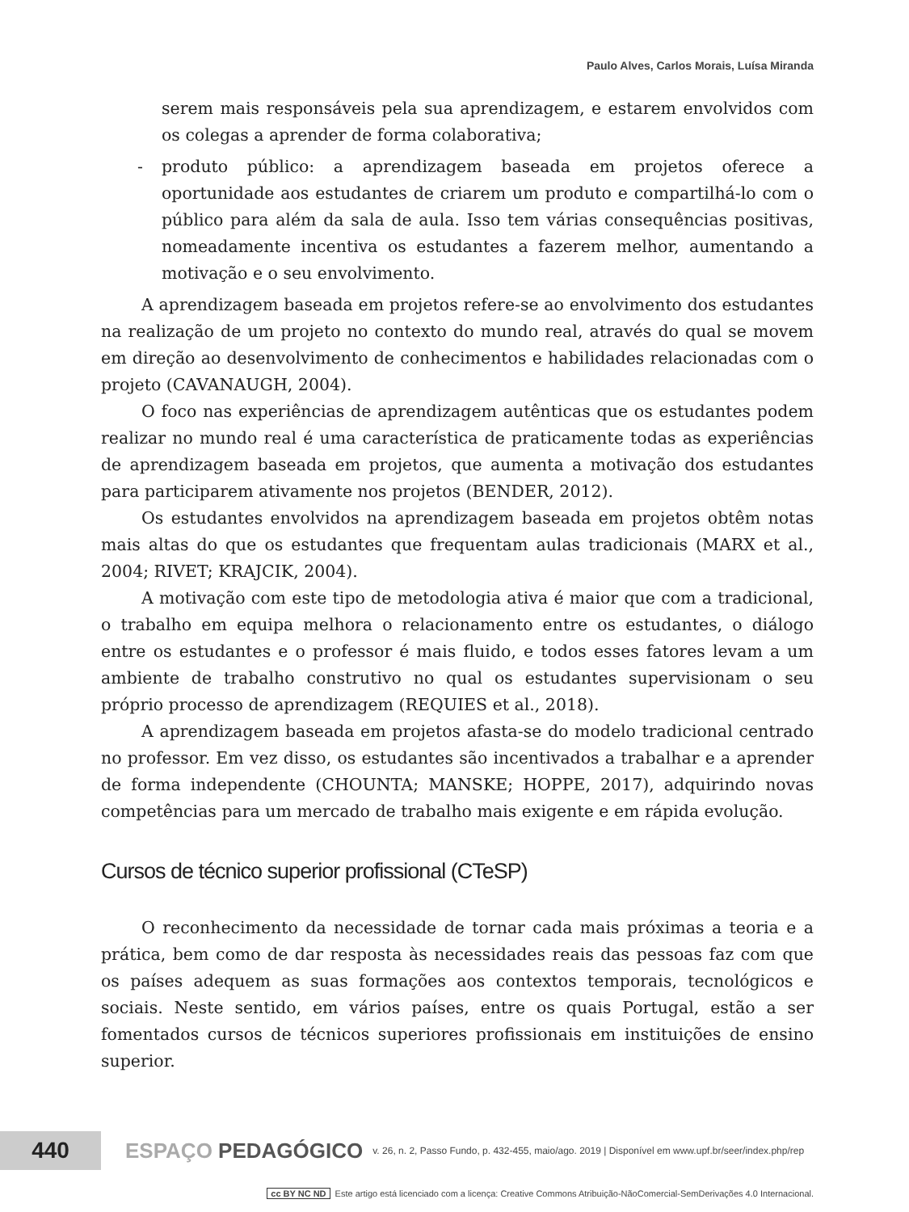Paulo Alves, Carlos Morais, Luísa Miranda
serem mais responsáveis pela sua aprendizagem, e estarem envolvidos com os colegas a aprender de forma colaborativa;
- produto público: a aprendizagem baseada em projetos oferece a oportunidade aos estudantes de criarem um produto e compartilhá-lo com o público para além da sala de aula. Isso tem várias consequências positivas, nomeadamente incentiva os estudantes a fazerem melhor, aumentando a motivação e o seu envolvimento.
A aprendizagem baseada em projetos refere-se ao envolvimento dos estudantes na realização de um projeto no contexto do mundo real, através do qual se movem em direção ao desenvolvimento de conhecimentos e habilidades relacionadas com o projeto (CAVANAUGH, 2004).
O foco nas experiências de aprendizagem autênticas que os estudantes podem realizar no mundo real é uma característica de praticamente todas as experiências de aprendizagem baseada em projetos, que aumenta a motivação dos estudantes para participarem ativamente nos projetos (BENDER, 2012).
Os estudantes envolvidos na aprendizagem baseada em projetos obtêm notas mais altas do que os estudantes que frequentam aulas tradicionais (MARX et al., 2004; RIVET; KRAJCIK, 2004).
A motivação com este tipo de metodologia ativa é maior que com a tradicional, o trabalho em equipa melhora o relacionamento entre os estudantes, o diálogo entre os estudantes e o professor é mais fluido, e todos esses fatores levam a um ambiente de trabalho construtivo no qual os estudantes supervisionam o seu próprio processo de aprendizagem (REQUIES et al., 2018).
A aprendizagem baseada em projetos afasta-se do modelo tradicional centrado no professor. Em vez disso, os estudantes são incentivados a trabalhar e a aprender de forma independente (CHOUNTA; MANSKE; HOPPE, 2017), adquirindo novas competências para um mercado de trabalho mais exigente e em rápida evolução.
Cursos de técnico superior profissional (CTeSP)
O reconhecimento da necessidade de tornar cada mais próximas a teoria e a prática, bem como de dar resposta às necessidades reais das pessoas faz com que os países adequem as suas formações aos contextos temporais, tecnológicos e sociais. Neste sentido, em vários países, entre os quais Portugal, estão a ser fomentados cursos de técnicos superiores profissionais em instituições de ensino superior.
440
ESPAÇO PEDAGÓGICO
v. 26, n. 2, Passo Fundo, p. 432-455, maio/ago. 2019 | Disponível em www.upf.br/seer/index.php/rep
cc BY NC ND Este artigo está licenciado com a licença: Creative Commons Atribuição-NãoComercial-SemDerivações 4.0 Internacional.